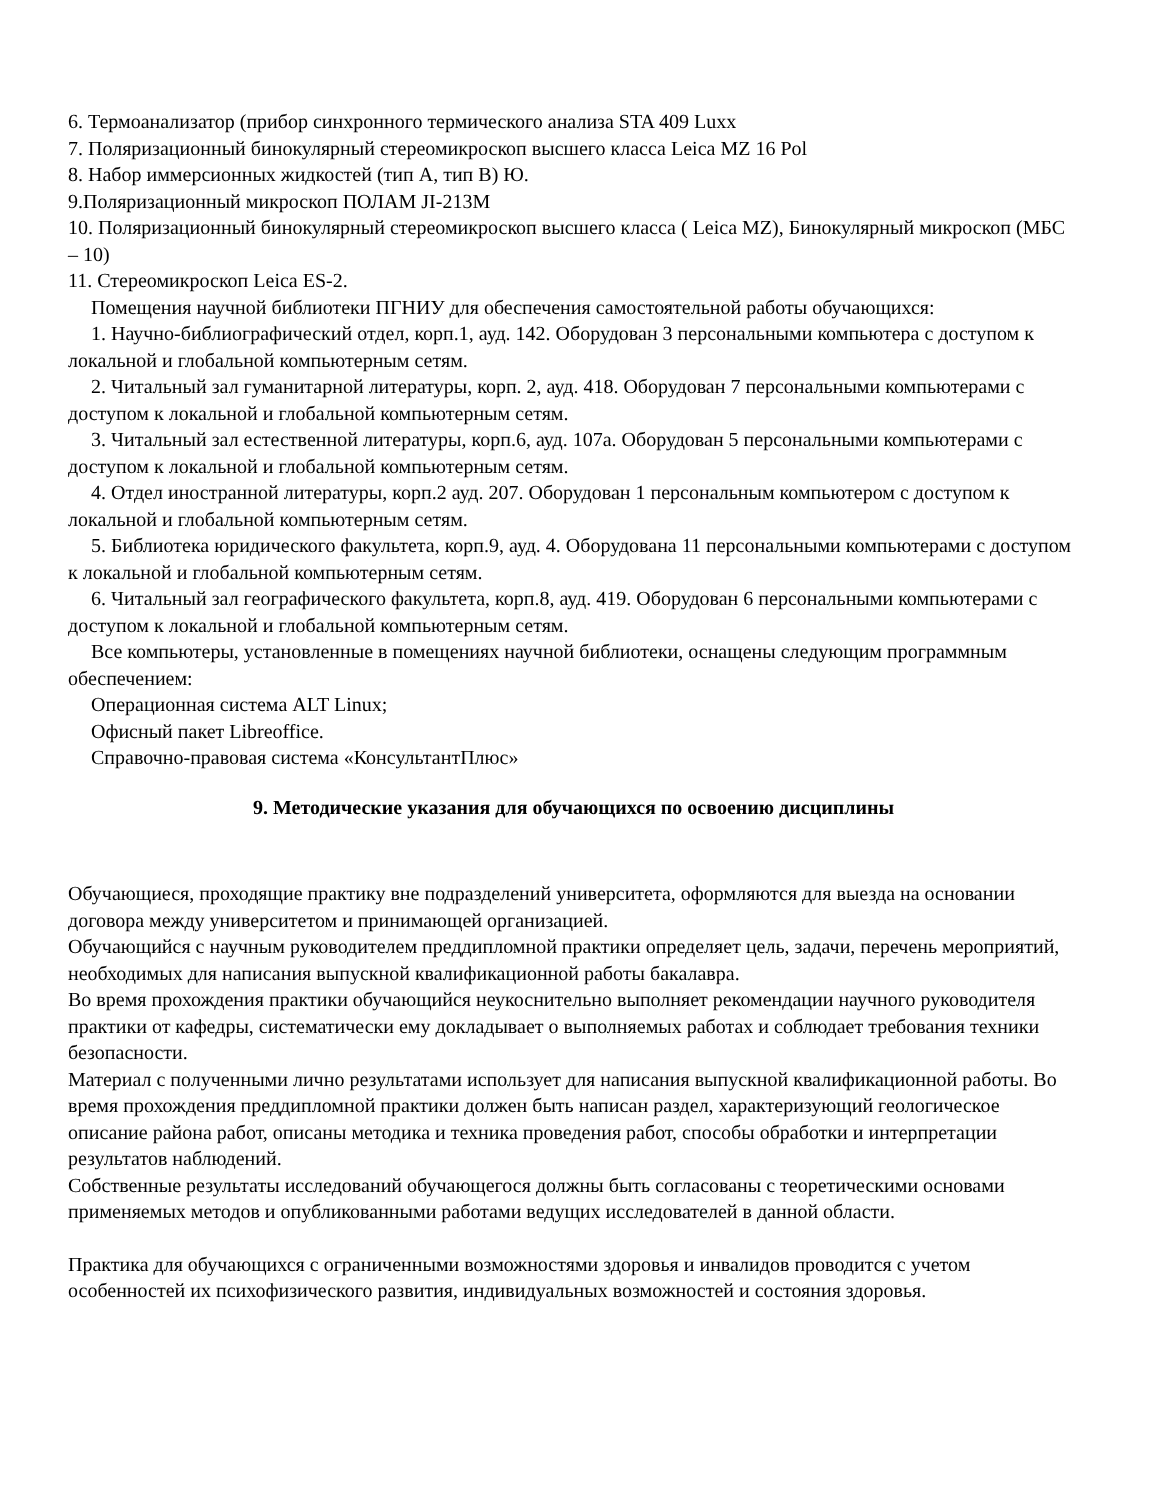6. Термоанализатор (прибор синхронного термического анализа STA 409 Luxx
7. Поляризационный бинокулярный стереомикроскоп высшего класса Leica MZ 16 Pol
8. Набор иммерсионных жидкостей (тип А, тип В) Ю.
9.Поляризационный микроскоп ПОЛАМ JI-213M
10. Поляризационный бинокулярный стереомикроскоп высшего класса ( Leica MZ), Бинокулярный микроскоп (МБС – 10)
11. Стереомикроскоп Leica ES-2.
Помещения научной библиотеки ПГНИУ для обеспечения самостоятельной работы обучающихся:
1. Научно-библиографический отдел, корп.1, ауд. 142. Оборудован 3 персональными компьютера с доступом к локальной и глобальной компьютерным сетям.
2. Читальный зал гуманитарной литературы, корп. 2, ауд. 418. Оборудован 7 персональными компьютерами с доступом к локальной и глобальной компьютерным сетям.
3. Читальный зал естественной литературы, корп.6, ауд. 107а. Оборудован 5 персональными компьютерами с доступом к локальной и глобальной компьютерным сетям.
4. Отдел иностранной литературы, корп.2 ауд. 207. Оборудован 1 персональным компьютером с доступом к локальной и глобальной компьютерным сетям.
5. Библиотека юридического факультета, корп.9, ауд. 4. Оборудована 11 персональными компьютерами с доступом к локальной и глобальной компьютерным сетям.
6. Читальный зал географического факультета, корп.8, ауд. 419. Оборудован 6 персональными компьютерами с доступом к локальной и глобальной компьютерным сетям.
Все компьютеры, установленные в помещениях научной библиотеки, оснащены следующим программным обеспечением:
Операционная система ALT Linux;
Офисный пакет Libreoffice.
Справочно-правовая система «КонсультантПлюс»
9. Методические указания для обучающихся по освоению дисциплины
Обучающиеся, проходящие практику вне подразделений университета, оформляются для выезда на основании договора между университетом и принимающей организацией.
Обучающийся с научным руководителем преддипломной практики определяет цель, задачи, перечень мероприятий, необходимых для написания выпускной квалификационной работы бакалавра.
Во время прохождения практики обучающийся неукоснительно выполняет рекомендации научного руководителя практики от кафедры, систематически ему докладывает о выполняемых работах и соблюдает требования техники безопасности.
Материал с полученными лично результатами использует для написания выпускной квалификационной работы. Во время прохождения преддипломной практики должен быть написан раздел, характеризующий геологическое описание района работ, описаны методика и техника проведения работ, способы обработки и интерпретации результатов наблюдений.
Собственные результаты исследований обучающегося должны быть согласованы с теоретическими основами применяемых методов и опубликованными работами ведущих исследователей в данной области.
Практика для обучающихся с ограниченными возможностями здоровья и инвалидов проводится с учетом особенностей их психофизического развития, индивидуальных возможностей и состояния здоровья.